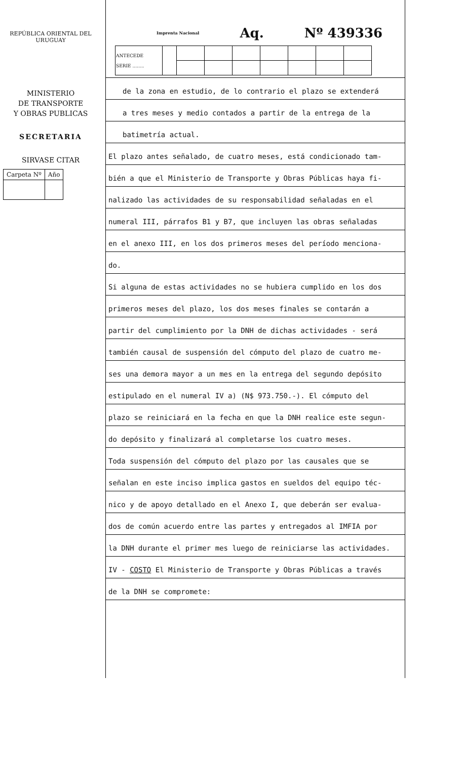REPÚBLICA ORIENTAL DEL URUGUAY
MINISTERIO
DE TRANSPORTE
Y OBRAS PUBLICAS
SECRETARIA
SIRVASE CITAR
| Carpeta Nº | Año |
Imprenta Nacional Aq. Nº 439336
| ANTECEDE SERIE ........ | | | | | | | | |
de la zona en estudio, de lo contrario el plazo se extenderá
a tres meses y medio contados a partir de la entrega de la
batimetría actual.
El plazo antes señalado, de cuatro meses, está condicionado tam-
bién a que el Ministerio de Transporte y Obras Públicas haya fi-
nalizado las actividades de su responsabilidad señaladas en el
numeral III, párrafos B1 y B7, que incluyen las obras señaladas
en el anexo III, en los dos primeros meses del período menciona-
do.
Si alguna de estas actividades no se hubiera cumplido en los dos
primeros meses del plazo, los dos meses finales se contarán a
partir del cumplimiento por la DNH de dichas actividades - será
también causal de suspensión del cómputo del plazo de cuatro me-
ses una demora mayor a un mes en la entrega del segundo depósito
estipulado en el numeral IV a) (N$ 973.750.-). El cómputo del
plazo se reiniciará en la fecha en que la DNH realice este segun-
do depósito y finalizará al completarse los cuatro meses.
Toda suspensión del cómputo del plazo por las causales que se
señalan en este inciso implica gastos en sueldos del equipo téc-
nico y de apoyo detallado en el Anexo I, que deberán ser evalua-
dos de común acuerdo entre las partes y entregados al IMFIA por
la DNH durante el primer mes luego de reiniciarse las actividades.
IV - COSTO El Ministerio de Transporte y Obras Públicas a través
de la DNH se compromete: